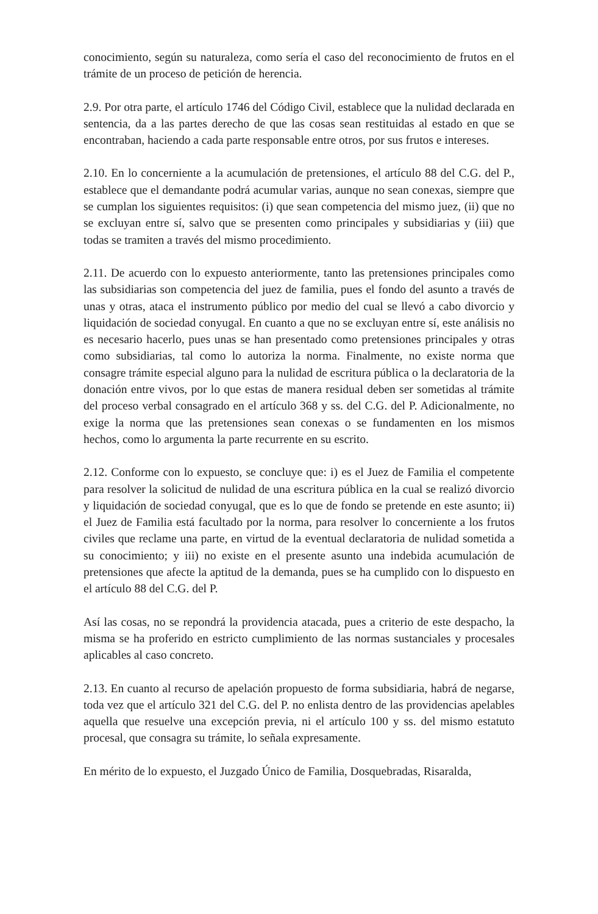conocimiento, según su naturaleza, como sería el caso del reconocimiento de frutos en el trámite de un proceso de petición de herencia.
2.9. Por otra parte, el artículo 1746 del Código Civil, establece que la nulidad declarada en sentencia, da a las partes derecho de que las cosas sean restituidas al estado en que se encontraban, haciendo a cada parte responsable entre otros, por sus frutos e intereses.
2.10. En lo concerniente a la acumulación de pretensiones, el artículo 88 del C.G. del P., establece que el demandante podrá acumular varias, aunque no sean conexas, siempre que se cumplan los siguientes requisitos: (i) que sean competencia del mismo juez, (ii) que no se excluyan entre sí, salvo que se presenten como principales y subsidiarias y (iii) que todas se tramiten a través del mismo procedimiento.
2.11. De acuerdo con lo expuesto anteriormente, tanto las pretensiones principales como las subsidiarias son competencia del juez de familia, pues el fondo del asunto a través de unas y otras, ataca el instrumento público por medio del cual se llevó a cabo divorcio y liquidación de sociedad conyugal. En cuanto a que no se excluyan entre sí, este análisis no es necesario hacerlo, pues unas se han presentado como pretensiones principales y otras como subsidiarias, tal como lo autoriza la norma. Finalmente, no existe norma que consagre trámite especial alguno para la nulidad de escritura pública o la declaratoria de la donación entre vivos, por lo que estas de manera residual deben ser sometidas al trámite del proceso verbal consagrado en el artículo 368 y ss. del C.G. del P. Adicionalmente, no exige la norma que las pretensiones sean conexas o se fundamenten en los mismos hechos, como lo argumenta la parte recurrente en su escrito.
2.12. Conforme con lo expuesto, se concluye que: i) es el Juez de Familia el competente para resolver la solicitud de nulidad de una escritura pública en la cual se realizó divorcio y liquidación de sociedad conyugal, que es lo que de fondo se pretende en este asunto; ii) el Juez de Familia está facultado por la norma, para resolver lo concerniente a los frutos civiles que reclame una parte, en virtud de la eventual declaratoria de nulidad sometida a su conocimiento; y iii) no existe en el presente asunto una indebida acumulación de pretensiones que afecte la aptitud de la demanda, pues se ha cumplido con lo dispuesto en el artículo 88 del C.G. del P.
Así las cosas, no se repondrá la providencia atacada, pues a criterio de este despacho, la misma se ha proferido en estricto cumplimiento de las normas sustanciales y procesales aplicables al caso concreto.
2.13. En cuanto al recurso de apelación propuesto de forma subsidiaria, habrá de negarse, toda vez que el artículo 321 del C.G. del P. no enlista dentro de las providencias apelables aquella que resuelve una excepción previa, ni el artículo 100 y ss. del mismo estatuto procesal, que consagra su trámite, lo señala expresamente.
En mérito de lo expuesto, el Juzgado Único de Familia, Dosquebradas, Risaralda,